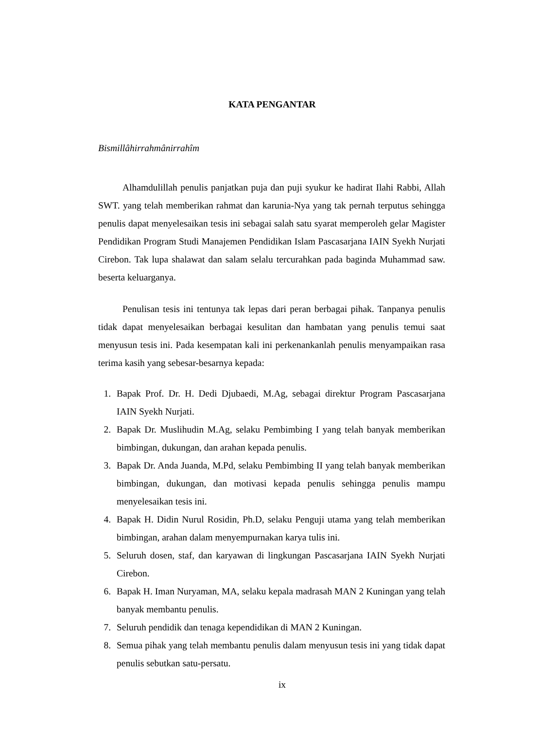KATA PENGANTAR
Bismillâhirrahmânirrahîm
Alhamdulillah penulis panjatkan puja dan puji syukur ke hadirat Ilahi Rabbi, Allah SWT. yang telah memberikan rahmat dan karunia-Nya yang tak pernah terputus sehingga penulis dapat menyelesaikan tesis ini sebagai salah satu syarat memperoleh gelar Magister Pendidikan Program Studi Manajemen Pendidikan Islam Pascasarjana IAIN Syekh Nurjati Cirebon. Tak lupa shalawat dan salam selalu tercurahkan pada baginda Muhammad saw. beserta keluarganya.
Penulisan tesis ini tentunya tak lepas dari peran berbagai pihak. Tanpanya penulis tidak dapat menyelesaikan berbagai kesulitan dan hambatan yang penulis temui saat menyusun tesis ini. Pada kesempatan kali ini perkenankanlah penulis menyampaikan rasa terima kasih yang sebesar-besarnya kepada:
1. Bapak Prof. Dr. H. Dedi Djubaedi, M.Ag, sebagai direktur Program Pascasarjana IAIN Syekh Nurjati.
2. Bapak Dr. Muslihudin M.Ag, selaku Pembimbing I yang telah banyak memberikan bimbingan, dukungan, dan arahan kepada penulis.
3. Bapak Dr. Anda Juanda, M.Pd, selaku Pembimbing II yang telah banyak memberikan bimbingan, dukungan, dan motivasi kepada penulis sehingga penulis mampu menyelesaikan tesis ini.
4. Bapak H. Didin Nurul Rosidin, Ph.D, selaku Penguji utama yang telah memberikan bimbingan, arahan dalam menyempurnakan karya tulis ini.
5. Seluruh dosen, staf, dan karyawan di lingkungan Pascasarjana IAIN Syekh Nurjati Cirebon.
6. Bapak H. Iman Nuryaman, MA, selaku kepala madrasah MAN 2 Kuningan yang telah banyak membantu penulis.
7. Seluruh pendidik dan tenaga kependidikan di MAN 2 Kuningan.
8. Semua pihak yang telah membantu penulis dalam menyusun tesis ini yang tidak dapat penulis sebutkan satu-persatu.
ix